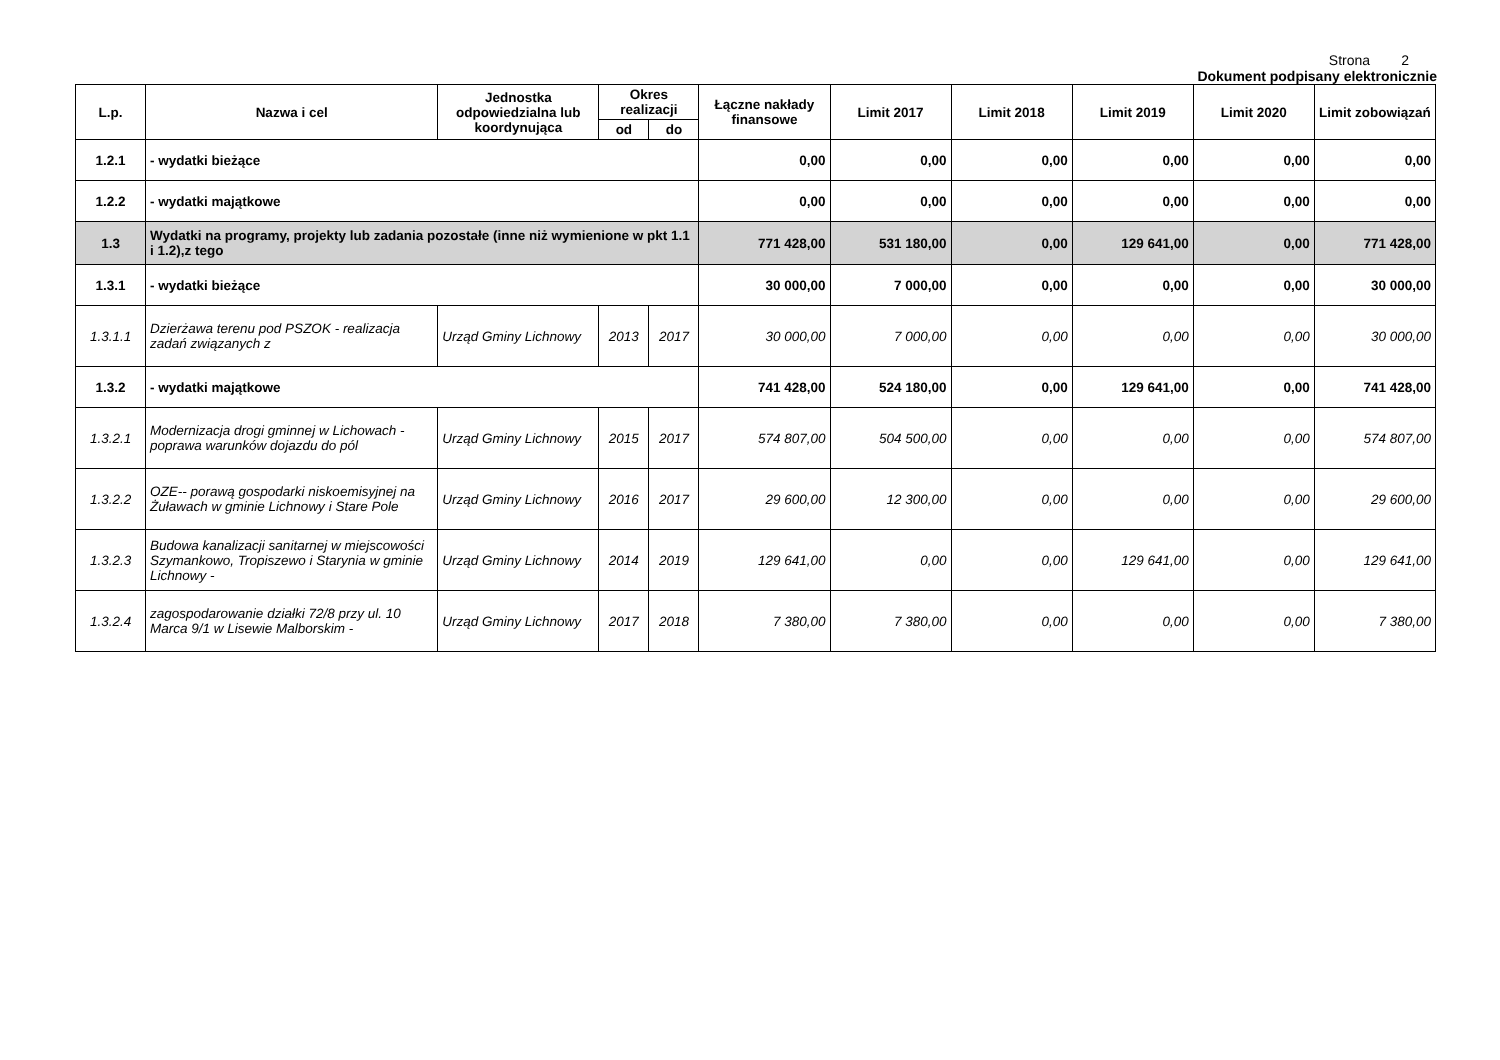Strona 2
Dokument podpisany elektronicznie
| L.p. | Nazwa i cel | Jednostka odpowiedzialna lub koordynująca | Okres realizacji | | Łączne nakłady finansowe | Limit 2017 | Limit 2018 | Limit 2019 | Limit 2020 | Limit zobowiązań |
| --- | --- | --- | --- | --- | --- | --- | --- | --- | --- | --- |
| | | | od | do | | | | | | |
| 1.2.1 | - wydatki bieżące | | | | 0,00 | 0,00 | 0,00 | 0,00 | 0,00 | 0,00 |
| 1.2.2 | - wydatki majątkowe | | | | 0,00 | 0,00 | 0,00 | 0,00 | 0,00 | 0,00 |
| 1.3 | Wydatki na programy, projekty lub zadania pozostałe (inne niż wymienione w pkt 1.1 i 1.2),z tego | | | | 771 428,00 | 531 180,00 | 0,00 | 129 641,00 | 0,00 | 771 428,00 |
| 1.3.1 | - wydatki bieżące | | | | 30 000,00 | 7 000,00 | 0,00 | 0,00 | 0,00 | 30 000,00 |
| 1.3.1.1 | Dzierżawa terenu pod PSZOK - realizacja zadań związanych z | Urząd Gminy Lichnowy | 2013 | 2017 | 30 000,00 | 7 000,00 | 0,00 | 0,00 | 0,00 | 30 000,00 |
| 1.3.2 | - wydatki majątkowe | | | | 741 428,00 | 524 180,00 | 0,00 | 129 641,00 | 0,00 | 741 428,00 |
| 1.3.2.1 | Modernizacja drogi gminnej w Lichowach - poprawa warunków dojazdu do pól | Urząd Gminy Lichnowy | 2015 | 2017 | 574 807,00 | 504 500,00 | 0,00 | 0,00 | 0,00 | 574 807,00 |
| 1.3.2.2 | OZE-- porawą gospodarki niskoemisyjnej na Żuławach w gminie Lichnowy i Stare Pole | Urząd Gminy Lichnowy | 2016 | 2017 | 29 600,00 | 12 300,00 | 0,00 | 0,00 | 0,00 | 29 600,00 |
| 1.3.2.3 | Budowa kanalizacji sanitarnej w miejscowości Szymankowo, Tropiszewo i Starynia w gminie Lichnowy - | Urząd Gminy Lichnowy | 2014 | 2019 | 129 641,00 | 0,00 | 0,00 | 129 641,00 | 0,00 | 129 641,00 |
| 1.3.2.4 | zagospodarowanie działki 72/8 przy ul. 10 Marca 9/1 w Lisewie Malborskim - | Urząd Gminy Lichnowy | 2017 | 2018 | 7 380,00 | 7 380,00 | 0,00 | 0,00 | 0,00 | 7 380,00 |